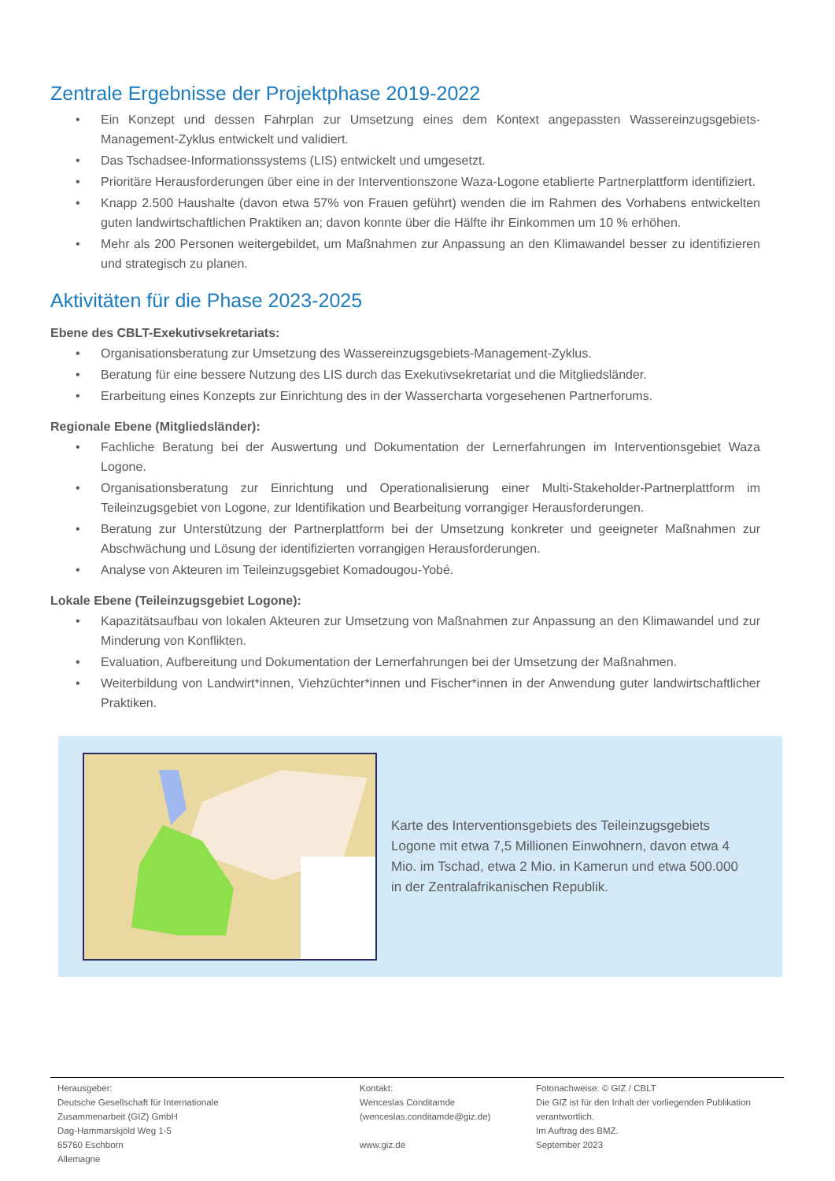Zentrale Ergebnisse der Projektphase 2019-2022
• Ein Konzept und dessen Fahrplan zur Umsetzung eines dem Kontext angepassten Wassereinzugsgebiets-Management-Zyklus entwickelt und validiert.
• Das Tschadsee-Informationssystems (LIS) entwickelt und umgesetzt.
• Prioritäre Herausforderungen über eine in der Interventionszone Waza-Logone etablierte Partnerplattform identifiziert.
• Knapp 2.500 Haushalte (davon etwa 57% von Frauen geführt) wenden die im Rahmen des Vorhabens entwickelten guten landwirtschaftlichen Praktiken an; davon konnte über die Hälfte ihr Einkommen um 10 % erhöhen.
• Mehr als 200 Personen weitergebildet, um Maßnahmen zur Anpassung an den Klimawandel besser zu identifizieren und strategisch zu planen.
Aktivitäten für die Phase 2023-2025
Ebene des CBLT-Exekutivsekretariats:
• Organisationsberatung zur Umsetzung des Wassereinzugsgebiets-Management-Zyklus.
• Beratung für eine bessere Nutzung des LIS durch das Exekutivsekretariat und die Mitgliedsländer.
• Erarbeitung eines Konzepts zur Einrichtung des in der Wassercharta vorgesehenen Partnerforums.
Regionale Ebene (Mitgliedsländer):
• Fachliche Beratung bei der Auswertung und Dokumentation der Lernerfahrungen im Interventionsgebiet Waza Logone.
• Organisationsberatung zur Einrichtung und Operationalisierung einer Multi-Stakeholder-Partnerplattform im Teileinzugsgebiet von Logone, zur Identifikation und Bearbeitung vorrangiger Herausforderungen.
• Beratung zur Unterstützung der Partnerplattform bei der Umsetzung konkreter und geeigneter Maßnahmen zur Abschwächung und Lösung der identifizierten vorrangigen Herausforderungen.
• Analyse von Akteuren im Teileinzugsgebiet Komadougou-Yobé.
Lokale Ebene (Teileinzugsgebiet Logone):
• Kapazitätsaufbau von lokalen Akteuren zur Umsetzung von Maßnahmen zur Anpassung an den Klimawandel und zur Minderung von Konflikten.
• Evaluation, Aufbereitung und Dokumentation der Lernerfahrungen bei der Umsetzung der Maßnahmen.
• Weiterbildung von Landwirt*innen, Viehzüchter*innen und Fischer*innen in der Anwendung guter landwirtschaftlicher Praktiken.
Karte des Interventionsgebiets des Teileinzugsgebiets Logone mit etwa 7,5 Millionen Einwohnern, davon etwa 4 Mio. im Tschad, etwa 2 Mio. in Kamerun und etwa 500.000 in der Zentralafrikanischen Republik.
Herausgeber:
Deutsche Gesellschaft für Internationale
Zusammenarbeit (GIZ) GmbH
Dag-Hammarskjöld Weg 1-5
65760 Eschborn
Allemagne
Kontakt:
Wenceslas Conditamde
(wenceslas.conditamde@giz.de)
www.giz.de
Fotonachweise: © GIZ / CBLT
Die GIZ ist für den Inhalt der vorliegenden Publikation verantwortlich.
Im Auftrag des BMZ.
September 2023